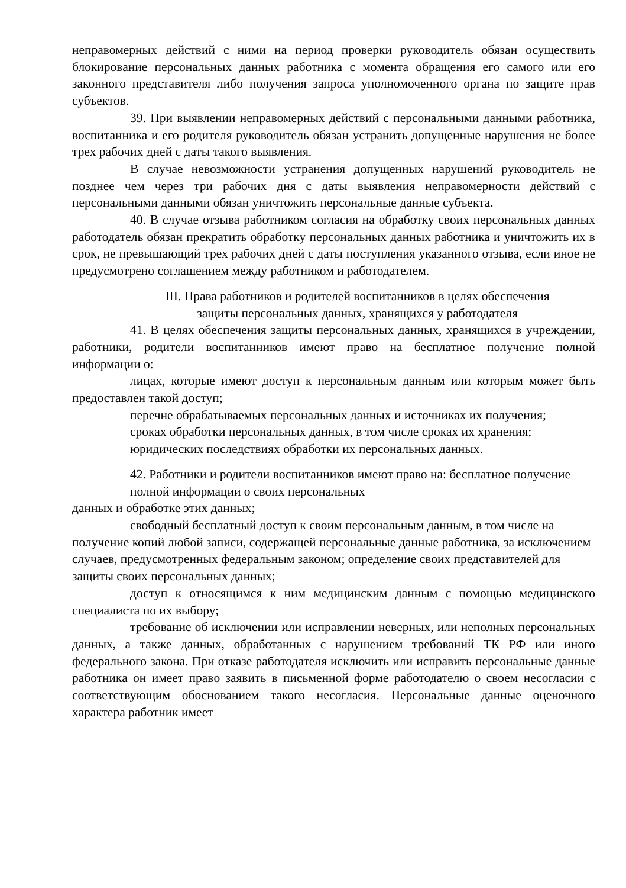неправомерных действий с ними на период проверки руководитель обязан осуществить блокирование персональных данных работника с момента обращения его самого или его законного представителя либо получения запроса уполномоченного органа по защите прав субъектов.
39. При выявлении неправомерных действий с персональными данными работника, воспитанника и его родителя руководитель обязан устранить допущенные нарушения не более трех рабочих дней с даты такого выявления.
В случае невозможности устранения допущенных нарушений руководитель не позднее чем через три рабочих дня с даты выявления неправомерности действий с персональными данными обязан уничтожить персональные данные субъекта.
40. В случае отзыва работником согласия на обработку своих персональных данных работодатель обязан прекратить обработку персональных данных работника и уничтожить их в срок, не превышающий трех рабочих дней с даты поступления указанного отзыва, если иное не предусмотрено соглашением между работником и работодателем.
III. Права работников и родителей воспитанников в целях обеспечения
защиты персональных данных, хранящихся у работодателя
41. В целях обеспечения защиты персональных данных, хранящихся в учреждении, работники, родители воспитанников имеют право на бесплатное получение полной информации о:
лицах, которые имеют доступ к персональным данным или которым может быть предоставлен такой доступ;
перечне обрабатываемых персональных данных и источниках их получения;
сроках обработки персональных данных, в том числе сроках их хранения; юридических последствиях обработки их персональных данных.
42. Работники и родители воспитанников имеют право на: бесплатное получение полной информации о своих персональных
данных и обработке этих данных;
свободный бесплатный доступ к своим персональным данным, в том числе на получение копий любой записи, содержащей персональные данные работника, за исключением случаев, предусмотренных федеральным законом; определение своих представителей для защиты своих персональных данных;
доступ к относящимся к ним медицинским данным с помощью медицинского специалиста по их выбору;
требование об исключении или исправлении неверных, или неполных персональных данных, а также данных, обработанных с нарушением требований ТК РФ или иного федерального закона. При отказе работодателя исключить или исправить персональные данные работника он имеет право заявить в письменной форме работодателю о своем несогласии с соответствующим обоснованием такого несогласия. Персональные данные оценочного характера работник имеет